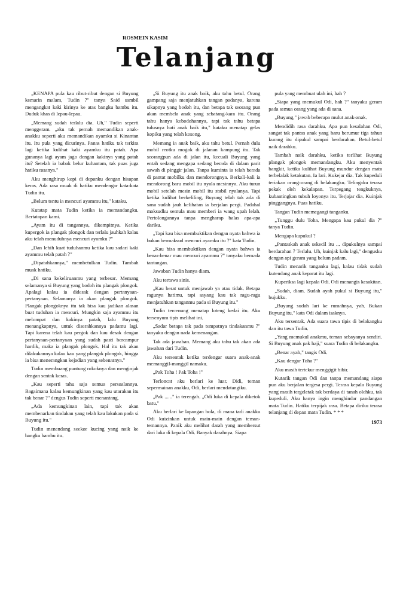ROSMEIN KASIM
Telanjang
„KENAPA pula kau ribut-ribut dengan si Buyung kemarin malam, Tudin ?" tanya Said sambil mengangkat kaki kirinya ke atas bangku bambu itu. Duduk khas di lepau-lepau.
„Memang sudah terlalu dia. Uh," Tudin seperti menggeram. „aku tak pernah memandikan anak-anakku seperti aku memandikan ayamku si Kinantan itu. Itu pula yang dicurinya. Panas hatiku tak terkira lagi ketika kulihat kaki ayamku itu patah. Apa gunanya lagi ayam jago dengan kakinya yang patah itu? Setelah ia babak belur kuhantam, tak puas juga hatiku rasanya."
Aku menghirup kopi di depanku dengan hisapan keras. Ada rasa muak di hatiku mendengar kata-kata Tudin itu.
„Belum tentu ia mencuri ayammu itu," kataku.
Kutatap mata Tudin ketika ia memandangku. Bertatapan kami.
„Ayam itu di tangannya, dikempitnya. Ketika kupergok ia plangak plongok dan terlalu jauhkah kalau aku telah menuduhnya mencuri ayamku ?"
„Dan lebih kuat tuduhanmu ketika kau sadari kaki ayammu telah patah ?"
„Dipatahkannya," membetulkan Tudin. Tambah muak hatiku.
„Di sana kekeliruanmu yang terbesar. Memang selamanya si Buyung yang bodoh itu plangak plongok. Apalagi kalau ia didesak dengan pertanyaan-pertanyaan. Selamanya ia akan plangak plongok. Plangak plongoknya itu tak bisa kau jadikan alasan buat tuduhan ia mencuri. Mungkin saja ayammu itu melompat dan kakinya patah, lalu Buyung menangkapnya, untuk diserahkannya padamu lagi. Tapi karena telah kau pergok dan kau desak dengan pertanyaan-pertanyaan yang sudah pasti bercampur hardik, maka ia plangak plongok. Hal itu tak akan dilakukannya kalau kau yang plangak plongok, hingga ia bisa menerangkan kejadian yang sebenarnya."
Tudin membuang puntung rokoknya dan menginjak dengan sentak keras.
„Kau seperti tahu saja semua persoalannya. Bagaimana kalau kemungkinan yang kau utarakan itu tak benar ?" dengus Tudin seperti menantang.
„Ada kemungkinan lain, tapi tak akan membenarkan tindakan yang telah kau lakukan pada si Buyung itu."
Tudin menendang seekor kucing yang naik ke bangku bambu itu.
„Si Buyung itu anak baik, aku tahu betul. Orang gampang saja menjatuhkan tangan padanya, karena sikapnya yang bodoh itu, dan betapa tak seorang pun akan membela anak yang sebatang-kara itu. Orang tahu hanya kebodohannya, tapi tak tahu betapa tulusnya hati anak baik itu," kataku menatap gelas kopiku yang telah kosong.
Memang ia anak baik, aku tahu betul. Pernah dulu mobil reotku mogok di jalanan kampung itu. Tak seorangpun ada di jalan itu, kecuali Buyung yang entah sedang mengapa sedang berada di dalam parit sawah di pinggir jalan. Tanpa kuminta ia telah berada di pantat mobilku dan mendorongnya. Berkali-kali ia mendorong baru mobil itu nyala mesinnya. Aku turun mobil setelah mesin mobil itu stabil nyalanya. Tapi ketika kulihat berkeliling, Buyung telah tak ada di sana sudah jauh kelihatan ia berjalan pergi. Padahal maksudku semula mau memberi ia wang upah lelah. Pertolongannya tanpa mengharap balas apa-apa dariku.
„Tapi kau bisa membuktikan dengan nyata bahwa ia bukan bermaksud mencuri ayamku itu ?" kata Tudin.
„Kau bisa membuktikan dengan nyata bahwa ia benar-benar mau mencuri ayammu ?" tanyaku bernada tantangan.
Jawaban Tudin hanya diam.
Aku tertawa sinis.
„Kau berat untuk menjawab ya atau tidak. Betapa ragunya hatimu, tapi sayang kau tak ragu-ragu menjatuhkan tanganmu pada si Buyung itu."
Tudin tercenung menatap loteng kedai itu. Aku tersenyum tipis melihat ini.
„Sadar betapa tak pada tempatnya tindakanmu ?" tanyaku dengan nada kemenangan.
Tak ada jawaban. Memang aku tahu tak akan ada jawaban dari Tudin.
Aku tersentak ketika terdengar suara anak-anak memanggil-manggil namaku.
„Pak Toha ! Pak Toha !"
Terloncat aku berlari ke luar. Didi, teman sepermainan anakku, Odi, berlari mendatangiku.
„Pak ......" ia terengah. „Odi luka di kepala diketok batu."
Aku berlari ke lapangan bola, di mana tadi anakku Odi kuizinkan untuk main-main dengan teman-temannya. Panik aku melihat darah yang membersut dari luka di kepala Odi. Banyak darahnya. Siapa
pula yang membuat ulah ini, hah ?
„Siapa yang memukul Odi, hah ?" tanyaku geram pada semua orang yang ada di sana.
„Buyung," jawab beberapa mulut anak-anak.
Mendidih rasa darahku. Apa pun kesalahan Odi, sangat tak pantas anak yang baru berumur tiga tahun kurang itu dipukul sampai berdarahan. Betul-betul naik darahku.
Tambah naik darahku, ketika terlihat Buyung plangak plongok memandangku. Aku menyentak bangkit, ketika kulihat Buyung mundur dengan mata terbelalak ketakutan. Ia lari. Kukejar dia. Tak kupeduli teriakan orang-orang di belakangku. Telingaku terasa pekak oleh kekalapan. Terpegang tengkuknya, kubantingkan tubuh loyonya itu. Terjajar dia. Kuinjak pinggangnya. Puas hatiku.
Tangan Tudin memegangi tanganku.
„Tunggu dulu Toha. Mengapa kau pukul dia ?" tanya Tudin.
Mengapa kupukul ?
„Pantaskah anak sekecil itu ... dipukulnya sampai berdarahan ? Terlalu. Uh, kuinjak kalu lagi," dengusku dengan api geram yang belum padam.
Tudin menarik tanganku lagi, kalau tidak sudah kutendang anak keparat itu lagi.
Kuperiksa lagi kepala Odi. Odi menangis kesakitan.
„Sudah, diam. Sudah ayah pukul si Buyung itu," bujukku.
„Buyung sudah lari ke rumahnya, yah. Bukan Buyung itu," kata Odi dalam isaknya.
Aku tersentak. Ada suara tawa tipis di belakangku dan itu tawa Tudin.
„Yang memukul anakmu, teman sebayanya sendiri. Si Buyung anak pak haji," suara Tudin di belakangku.
„Benar ayah," tangis Odi.
„Kau dengar Toha ?"
Aku masih tertekur menggigit bibir.
Kutarik tangan Odi dan tanpa memandang siapa pun aku berjalan tergesa pergi. Terasa kepala Buyung yang masih tergeletak tak berdaya di tanah olehku, tak kupeduli. Aku hanya ingin menghindar pandangan mata Tudin. Hatiku terpijak rasa. Betapa diriku terasa telanjang di depan mata Tudin. * * *
1973